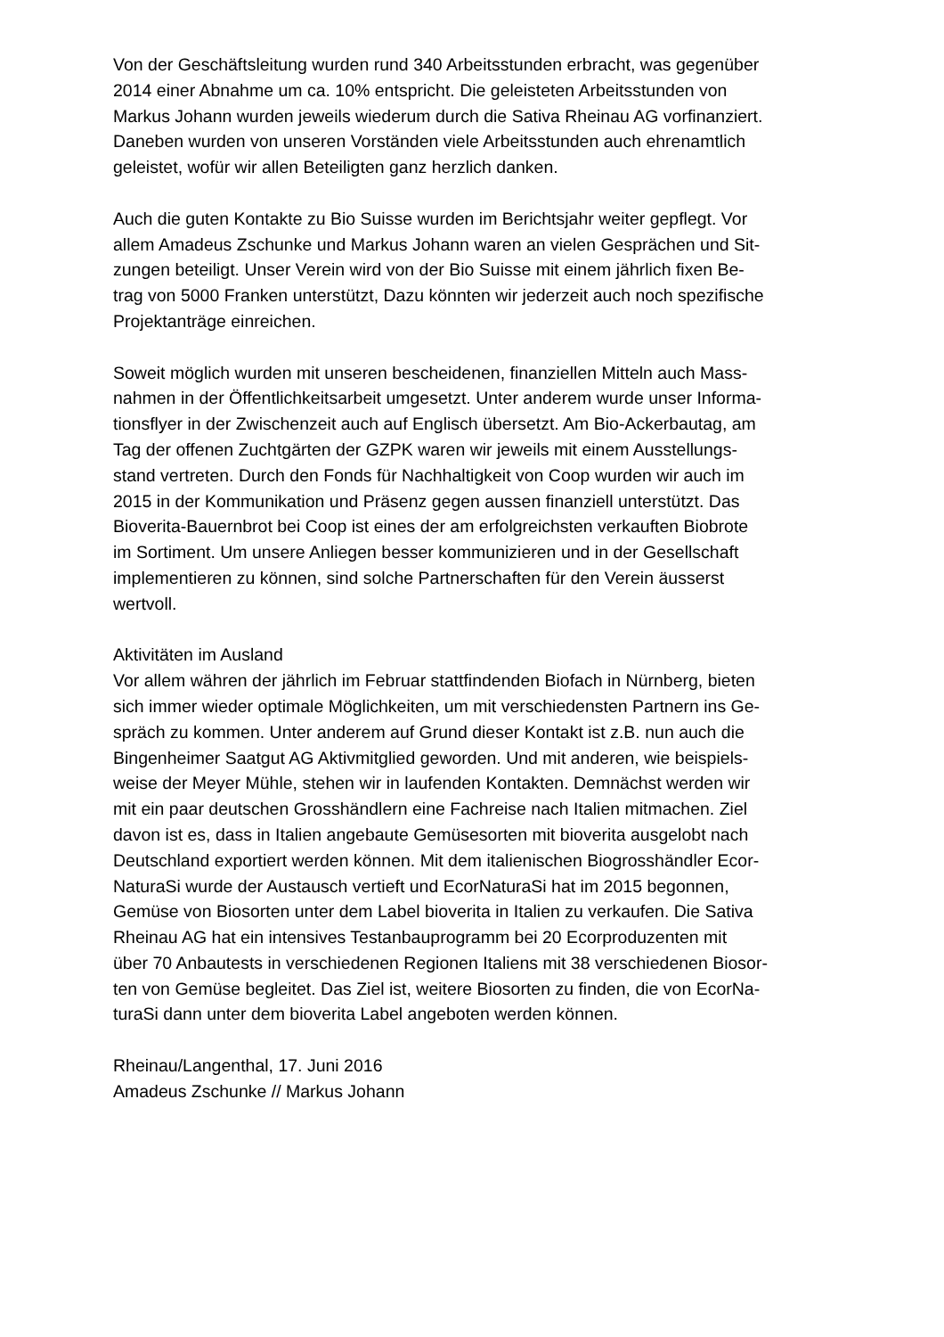Von der Geschäftsleitung wurden rund 340 Arbeitsstunden erbracht, was gegenüber
2014 einer Abnahme um ca. 10% entspricht. Die geleisteten Arbeitsstunden von
Markus Johann wurden jeweils wiederum durch die Sativa Rheinau AG vorfinanziert.
Daneben wurden von unseren Vorständen viele Arbeitsstunden auch ehrenamtlich
geleistet, wofür wir allen Beteiligten ganz herzlich danken.
Auch die guten Kontakte zu Bio Suisse wurden im Berichtsjahr weiter gepflegt. Vor
allem Amadeus Zschunke und Markus Johann waren an vielen Gesprächen und Sit-
zungen beteiligt. Unser Verein wird von der Bio Suisse mit einem jährlich fixen Be-
trag von 5000 Franken unterstützt, Dazu könnten wir jederzeit auch noch spezifische
Projektanträge einreichen.
Soweit möglich wurden mit unseren bescheidenen, finanziellen Mitteln auch Mass-
nahmen in der Öffentlichkeitsarbeit umgesetzt. Unter anderem wurde unser Informa-
tionsflyer in der Zwischenzeit auch auf Englisch übersetzt. Am Bio-Ackerbautag, am
Tag der offenen Zuchtgärten der GZPK waren wir jeweils mit einem Ausstellungs-
stand vertreten. Durch den Fonds für Nachhaltigkeit von Coop wurden wir auch im
2015 in der Kommunikation und Präsenz gegen aussen finanziell unterstützt. Das
Bioverita-Bauernbrot bei Coop ist eines der am erfolgreichsten verkauften Biobrote
im Sortiment. Um unsere Anliegen besser kommunizieren und in der Gesellschaft
implementieren zu können, sind solche Partnerschaften für den Verein äusserst
wertvoll.
Aktivitäten im Ausland
Vor allem währen der jährlich im Februar stattfindenden Biofach in Nürnberg, bieten
sich immer wieder optimale Möglichkeiten, um mit verschiedensten Partnern ins Ge-
spräch zu kommen. Unter anderem auf Grund dieser Kontakt ist z.B. nun auch die
Bingenheimer Saatgut AG Aktivmitglied geworden. Und mit anderen, wie beispiels-
weise der Meyer Mühle, stehen wir in laufenden Kontakten. Demnächst werden wir
mit ein paar deutschen Grosshändlern eine Fachreise nach Italien mitmachen. Ziel
davon ist es, dass in Italien angebaute Gemüsesorten mit bioverita ausgelobt nach
Deutschland exportiert werden können. Mit dem italienischen Biogrosshändler Ecor-
NaturaSi wurde der Austausch vertieft und EcorNaturaSi hat im 2015 begonnen,
Gemüse von Biosorten unter dem Label bioverita in Italien zu verkaufen. Die Sativa
Rheinau AG hat ein intensives Testanbauprogramm bei 20 Ecorproduzenten mit
über 70 Anbautests in verschiedenen Regionen Italiens mit 38 verschiedenen Biosor-
ten von Gemüse begleitet. Das Ziel ist, weitere Biosorten zu finden, die von EcorNa-
turaSi dann unter dem bioverita Label angeboten werden können.
Rheinau/Langenthal, 17. Juni 2016
Amadeus Zschunke // Markus Johann